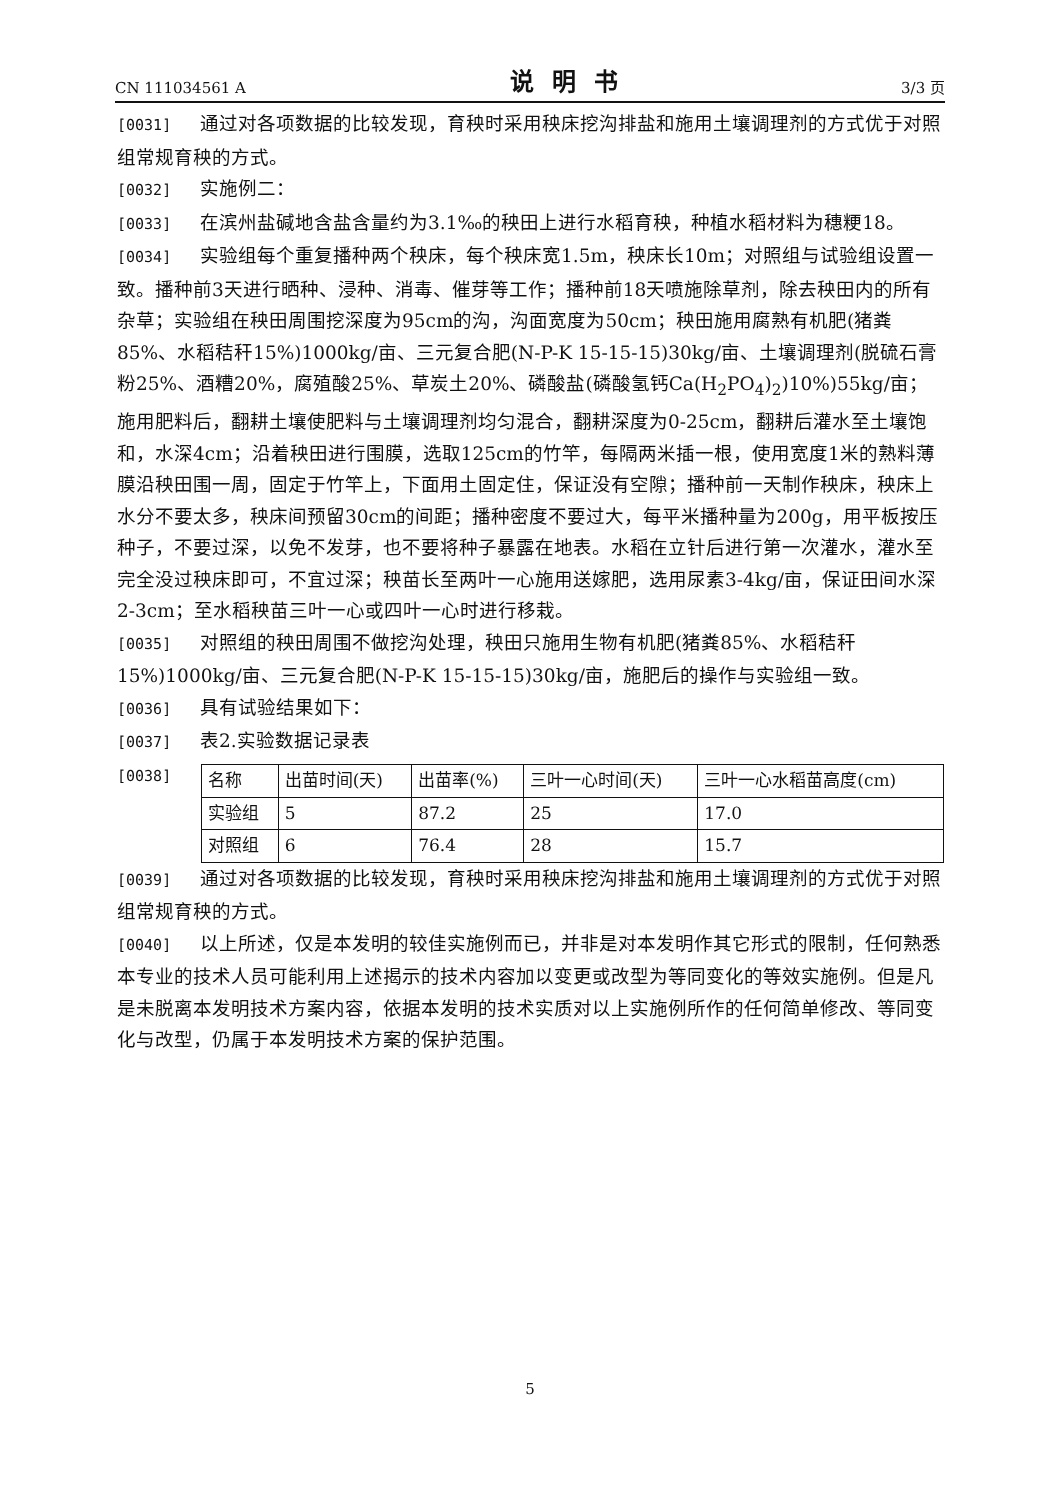CN 111034561 A 说明书 3/3 页
[0031] 通过对各项数据的比较发现，育秧时采用秧床挖沟排盐和施用土壤调理剂的方式优于对照组常规育秧的方式。
[0032] 实施例二：
[0033] 在滨州盐碱地含盐含量约为3.1‰的秧田上进行水稻育秧，种植水稻材料为穗粳18。
[0034] 实验组每个重复播种两个秧床，每个秧床宽1.5m，秧床长10m；对照组与试验组设置一致。播种前3天进行晒种、浸种、消毒、催芽等工作；播种前18天喷施除草剂，除去秧田内的所有杂草；实验组在秧田周围挖深度为95cm的沟，沟面宽度为50cm；秧田施用腐熟有机肥(猪粪85%、水稻秸秆15%)1000kg/亩、三元复合肥(N-P-K 15-15-15)30kg/亩、土壤调理剂(脱硫石膏粉25%、酒糟20%，腐殖酸25%、草炭土20%、磷酸盐(磷酸氢钙Ca(H<sub>2</sub>PO<sub>4</sub>)<sub>2</sub>)10%)55kg/亩；施用肥料后，翻耕土壤使肥料与土壤调理剂均匀混合，翻耕深度为0-25cm，翻耕后灌水至土壤饱和，水深4cm；沿着秧田进行围膜，选取125cm的竹竿，每隔两米插一根，使用宽度1米的熟料薄膜沿秧田围一周，固定于竹竿上，下面用土固定住，保证没有空隙；播种前一天制作秧床，秧床上水分不要太多，秧床间预留30cm的间距；播种密度不要过大，每平米播种量为200g，用平板按压种子，不要过深，以免不发芽，也不要将种子暴露在地表。水稻在立针后进行第一次灌水，灌水至完全没过秧床即可，不宜过深；秧苗长至两叶一心施用送嫁肥，选用尿素3-4kg/亩，保证田间水深2-3cm；至水稻秧苗三叶一心或四叶一心时进行移栽。
[0035] 对照组的秧田周围不做挖沟处理，秧田只施用生物有机肥(猪粪85%、水稻秸秆15%)1000kg/亩、三元复合肥(N-P-K 15-15-15)30kg/亩，施肥后的操作与实验组一致。
[0036] 具有试验结果如下：
[0037] 表2.实验数据记录表
[0038]
| 名称 | 出苗时间(天) | 出苗率(%) | 三叶一心时间(天) | 三叶一心水稻苗高度(cm) |
| 实验组 | 5 | 87.2 | 25 | 17.0 |
| 对照组 | 6 | 76.4 | 28 | 15.7 |
[0039] 通过对各项数据的比较发现，育秧时采用秧床挖沟排盐和施用土壤调理剂的方式优于对照组常规育秧的方式。
[0040] 以上所述，仅是本发明的较佳实施例而已，并非是对本发明作其它形式的限制，任何熟悉本专业的技术人员可能利用上述揭示的技术内容加以变更或改型为等同变化的等效实施例。但是凡是未脱离本发明技术方案内容，依据本发明的技术实质对以上实施例所作的任何简单修改、等同变化与改型，仍属于本发明技术方案的保护范围。
5